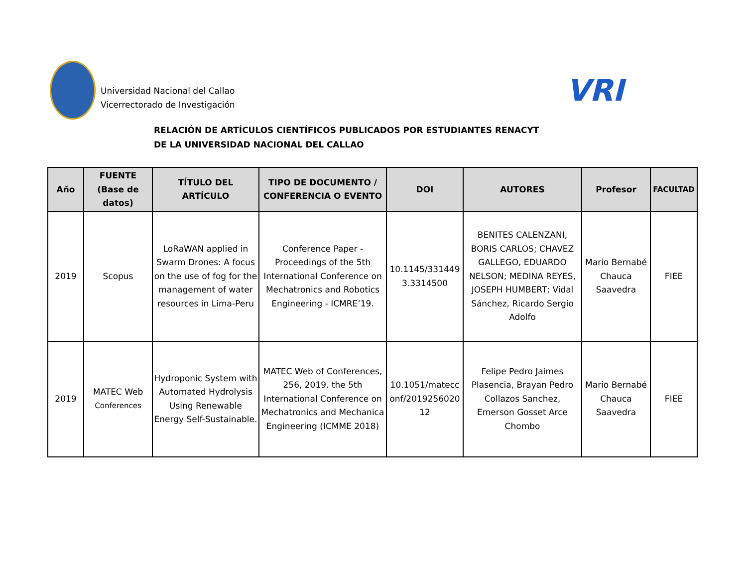Universidad Nacional del Callao
Vicerrectorado de Investigación
VRI
RELACIÓN DE ARTÍCULOS CIENTÍFICOS PUBLICADOS POR ESTUDIANTES RENACYT
DE LA UNIVERSIDAD NACIONAL DEL CALLAO
| Año | FUENTE (Base de datos) | TÍTULO DEL ARTÍCULO | TIPO DE DOCUMENTO / CONFERENCIA O EVENTO | DOI | AUTORES | Profesor | FACULTAD |
| --- | --- | --- | --- | --- | --- | --- | --- |
| 2019 | Scopus | LoRaWAN applied in Swarm Drones: A focus on the use of fog for the management of water resources in Lima-Peru | Conference Paper - Proceedings of the 5th International Conference on Mechatronics and Robotics Engineering - ICMRE’19. | 10.1145/331449 3.3314500 | BENITES CALENZANI, BORIS CARLOS; CHAVEZ GALLEGO, EDUARDO NELSON; MEDINA REYES, JOSEPH HUMBERT; Vidal Sánchez, Ricardo Sergio Adolfo | Mario Bernabé Chauca Saavedra | FIEE |
| 2019 | MATEC Web Conferences | Hydroponic System with Automated Hydrolysis Using Renewable Energy Self-Sustainable. | MATEC Web of Conferences, 256, 2019. the 5th International Conference on Mechatronics and Mechanica Engineering (ICMME 2018) | 10.1051/matecc onf/2019256020 12 | Felipe Pedro Jaimes Plasencia, Brayan Pedro Collazos Sanchez, Emerson Gosset Arce Chombo | Mario Bernabé Chauca Saavedra | FIEE |